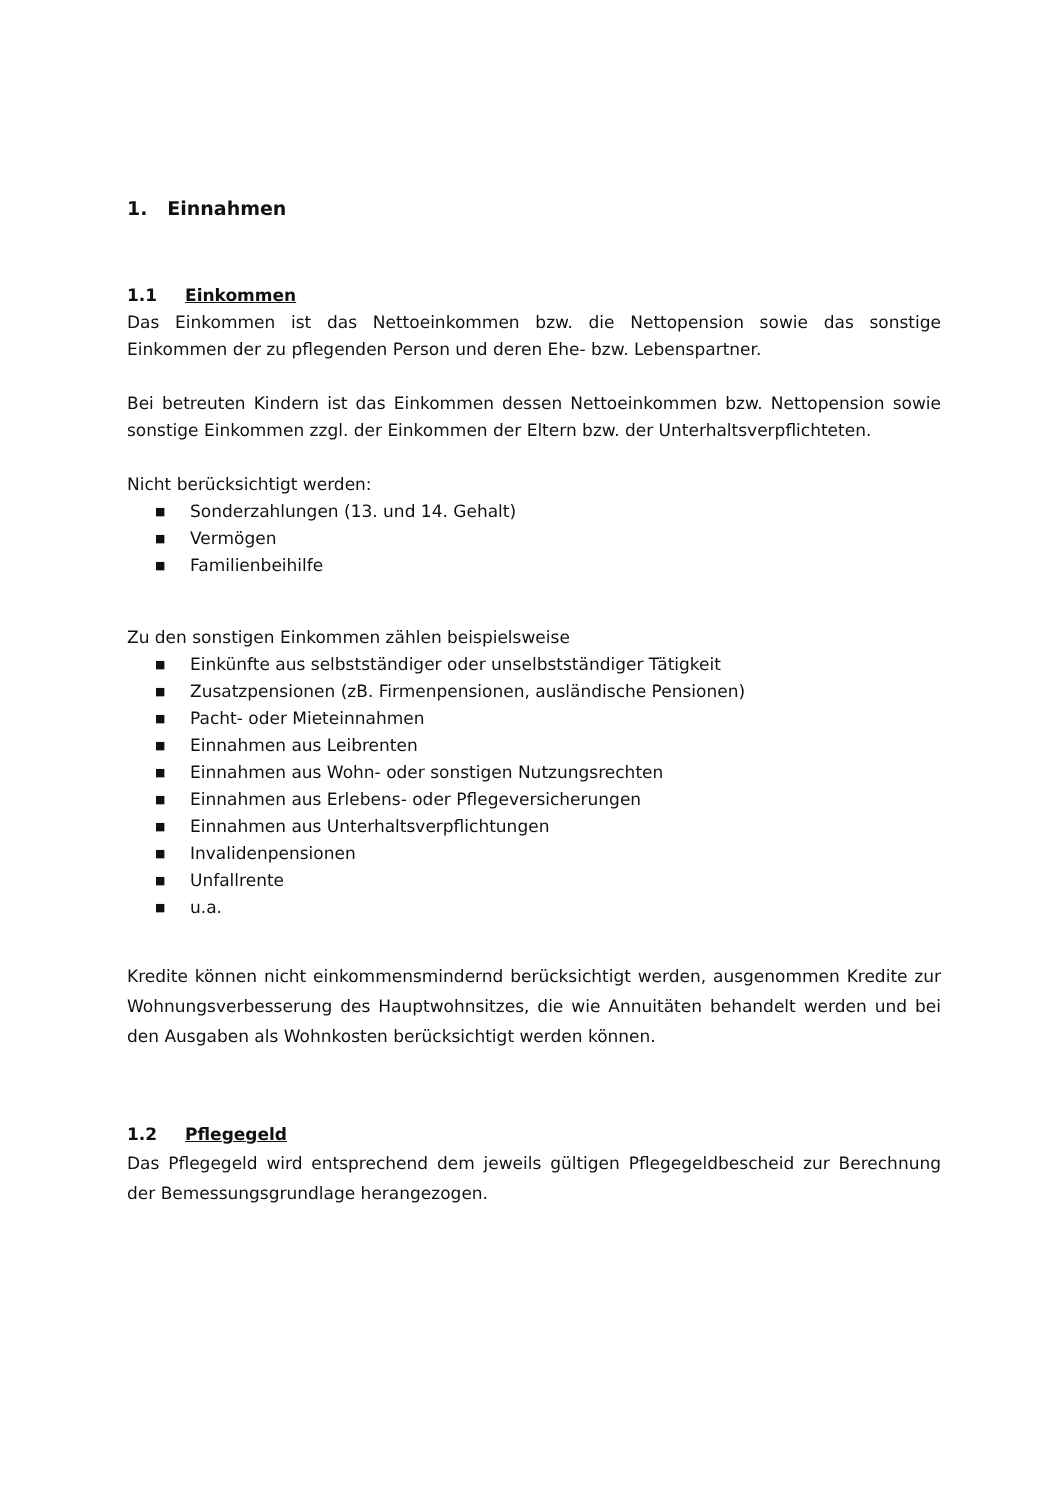1. Einnahmen
1.1 Einkommen
Das Einkommen ist das Nettoeinkommen bzw. die Nettopension sowie das sonstige Einkommen der zu pflegenden Person und deren Ehe- bzw. Lebenspartner.
Bei betreuten Kindern ist das Einkommen dessen Nettoeinkommen bzw. Nettopension sowie sonstige Einkommen zzgl. der Einkommen der Eltern bzw. der Unterhaltsverpflichteten.
Nicht berücksichtigt werden:
■ Sonderzahlungen (13. und 14. Gehalt)
■ Vermögen
■ Familienbeihilfe
Zu den sonstigen Einkommen zählen beispielsweise
■ Einkünfte aus selbstständiger oder unselbstständiger Tätigkeit
■ Zusatzpensionen (zB. Firmenpensionen, ausländische Pensionen)
■ Pacht- oder Mieteinnahmen
■ Einnahmen aus Leibrenten
■ Einnahmen aus Wohn- oder sonstigen Nutzungsrechten
■ Einnahmen aus Erlebens- oder Pflegeversicherungen
■ Einnahmen aus Unterhaltsverpflichtungen
■ Invalidenpensionen
■ Unfallrente
■ u.a.
Kredite können nicht einkommensmindernd berücksichtigt werden, ausgenommen Kredite zur Wohnungsverbesserung des Hauptwohnsitzes, die wie Annuitäten behandelt werden und bei den Ausgaben als Wohnkosten berücksichtigt werden können.
1.2 Pflegegeld
Das Pflegegeld wird entsprechend dem jeweils gültigen Pflegegeldbescheid zur Berechnung der Bemessungsgrundlage herangezogen.